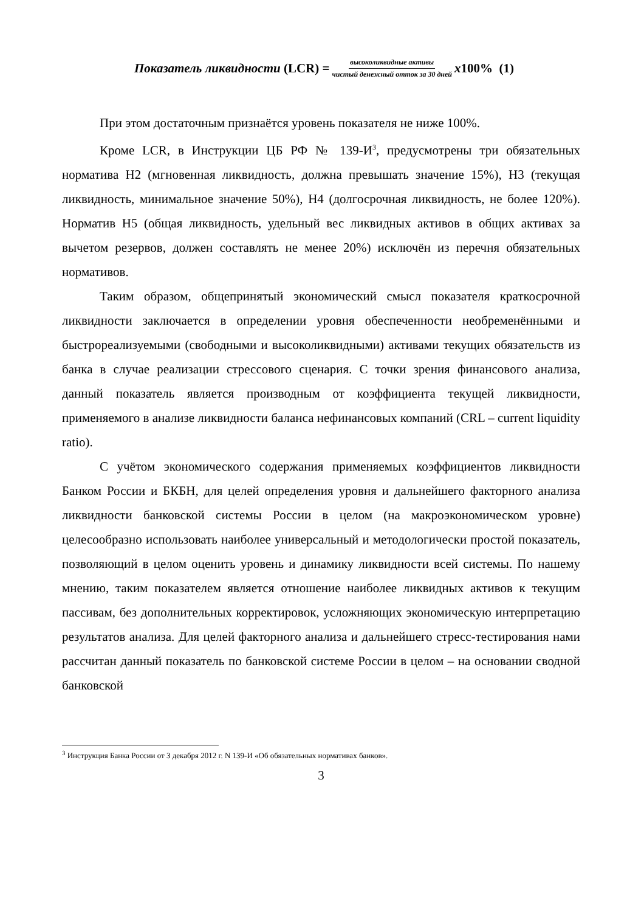Показатель ликвидности (LCR) = высоколиквидные активы чистый денежный отток за 30 дней x100% (1)
При этом достаточным признаётся уровень показателя не ниже 100%.
Кроме LCR, в Инструкции ЦБ РФ № 139-И<sup>3</sup>, предусмотрены три обязательных норматива Н2 (мгновенная ликвидность, должна превышать значение 15%), Н3 (текущая ликвидность, минимальное значение 50%), Н4 (долгосрочная ликвидность, не более 120%). Норматив Н5 (общая ликвидность, удельный вес ликвидных активов в общих активах за вычетом резервов, должен составлять не менее 20%) исключён из перечня обязательных нормативов.
Таким образом, общепринятый экономический смысл показателя краткосрочной ликвидности заключается в определении уровня обеспеченности необременёнными и быстрореализуемыми (свободными и высоколиквидными) активами текущих обязательств из банка в случае реализации стрессового сценария. С точки зрения финансового анализа, данный показатель является производным от коэффициента текущей ликвидности, применяемого в анализе ликвидности баланса нефинансовых компаний (CRL – current liquidity ratio).
С учётом экономического содержания применяемых коэффициентов ликвидности Банком России и БКБН, для целей определения уровня и дальнейшего факторного анализа ликвидности банковской системы России в целом (на макроэкономическом уровне) целесообразно использовать наиболее универсальный и методологически простой показатель, позволяющий в целом оценить уровень и динамику ликвидности всей системы. По нашему мнению, таким показателем является отношение наиболее ликвидных активов к текущим пассивам, без дополнительных корректировок, усложняющих экономическую интерпретацию результатов анализа. Для целей факторного анализа и дальнейшего стресс-тестирования нами рассчитан данный показатель по банковской системе России в целом – на основании сводной банковской
<sup>3</sup> Инструкция Банка России от 3 декабря 2012 г. N 139-И «Об обязательных нормативах банков».
3